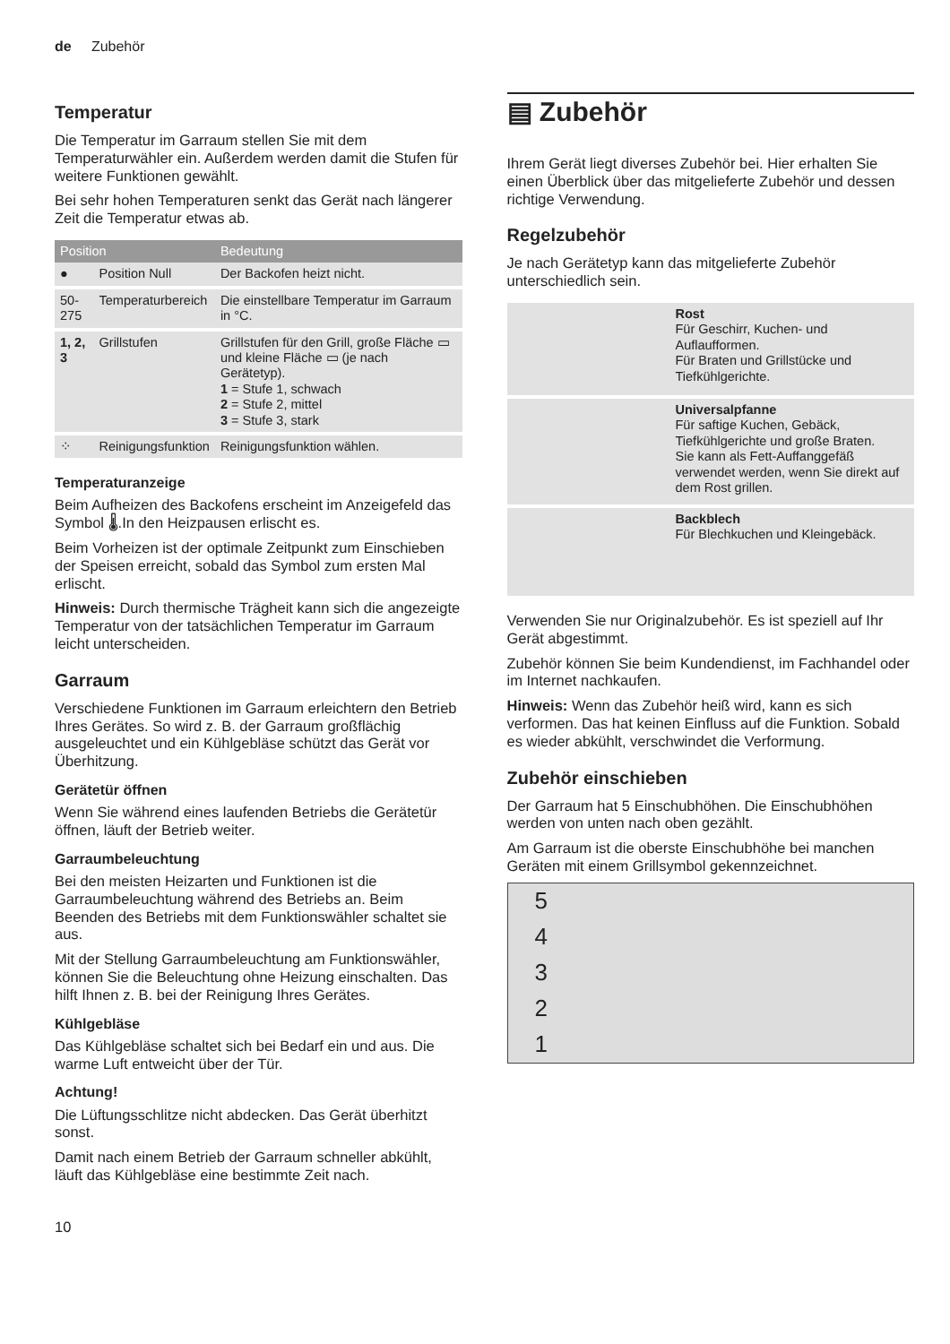de Zubehör
Temperatur
Die Temperatur im Garraum stellen Sie mit dem Temperaturwähler ein. Außerdem werden damit die Stufen für weitere Funktionen gewählt.
Bei sehr hohen Temperaturen senkt das Gerät nach längerer Zeit die Temperatur etwas ab.
| Position | | Bedeutung |
| --- | --- | --- |
| ● | Position Null | Der Backofen heizt nicht. |
| 50-275 | Temperaturbereich | Die einstellbare Temperatur im Garraum in °C. |
| 1, 2, 3 | Grillstufen | Grillstufen für den Grill, große Fläche ▭ und kleine Fläche ▭ (je nach Gerätetyp). 1 = Stufe 1, schwach 2 = Stufe 2, mittel 3 = Stufe 3, stark |
| ⁘ | Reinigungsfunktion | Reinigungsfunktion wählen. |
Temperaturanzeige
Beim Aufheizen des Backofens erscheint im Anzeigefeld das Symbol 🌡.In den Heizpausen erlischt es.
Beim Vorheizen ist der optimale Zeitpunkt zum Einschieben der Speisen erreicht, sobald das Symbol zum ersten Mal erlischt.
Hinweis: Durch thermische Trägheit kann sich die angezeigte Temperatur von der tatsächlichen Temperatur im Garraum leicht unterscheiden.
Garraum
Verschiedene Funktionen im Garraum erleichtern den Betrieb Ihres Gerätes. So wird z. B. der Garraum großflächig ausgeleuchtet und ein Kühlgebläse schützt das Gerät vor Überhitzung.
Gerätetür öffnen
Wenn Sie während eines laufenden Betriebs die Gerätetür öffnen, läuft der Betrieb weiter.
Garraumbeleuchtung
Bei den meisten Heizarten und Funktionen ist die Garraumbeleuchtung während des Betriebs an. Beim Beenden des Betriebs mit dem Funktionswähler schaltet sie aus.
Mit der Stellung Garraumbeleuchtung am Funktionswähler, können Sie die Beleuchtung ohne Heizung einschalten. Das hilft Ihnen z. B. bei der Reinigung Ihres Gerätes.
Kühlgebläse
Das Kühlgebläse schaltet sich bei Bedarf ein und aus. Die warme Luft entweicht über der Tür.
Achtung!
Die Lüftungsschlitze nicht abdecken. Das Gerät überhitzt sonst.
Damit nach einem Betrieb der Garraum schneller abkühlt, läuft das Kühlgebläse eine bestimmte Zeit nach.
▤ Zubehör
Ihrem Gerät liegt diverses Zubehör bei. Hier erhalten Sie einen Überblick über das mitgelieferte Zubehör und dessen richtige Verwendung.
Regelzubehör
Je nach Gerätetyp kann das mitgelieferte Zubehör unterschiedlich sein.
| | Rost Für Geschirr, Kuchen- und Auflaufformen. Für Braten und Grillstücke und Tiefkühlgerichte. |
| | Universalpfanne Für saftige Kuchen, Gebäck, Tiefkühlgerichte und große Braten. Sie kann als Fett-Auffanggefäß verwendet werden, wenn Sie direkt auf dem Rost grillen. |
| | Backblech Für Blechkuchen und Kleingebäck. |
Verwenden Sie nur Originalzubehör. Es ist speziell auf Ihr Gerät abgestimmt.
Zubehör können Sie beim Kundendienst, im Fachhandel oder im Internet nachkaufen.
Hinweis: Wenn das Zubehör heiß wird, kann es sich verformen. Das hat keinen Einfluss auf die Funktion. Sobald es wieder abkühlt, verschwindet die Verformung.
Zubehör einschieben
Der Garraum hat 5 Einschubhöhen. Die Einschubhöhen werden von unten nach oben gezählt.
Am Garraum ist die oberste Einschubhöhe bei manchen Geräten mit einem Grillsymbol gekennzeichnet.
54321
10